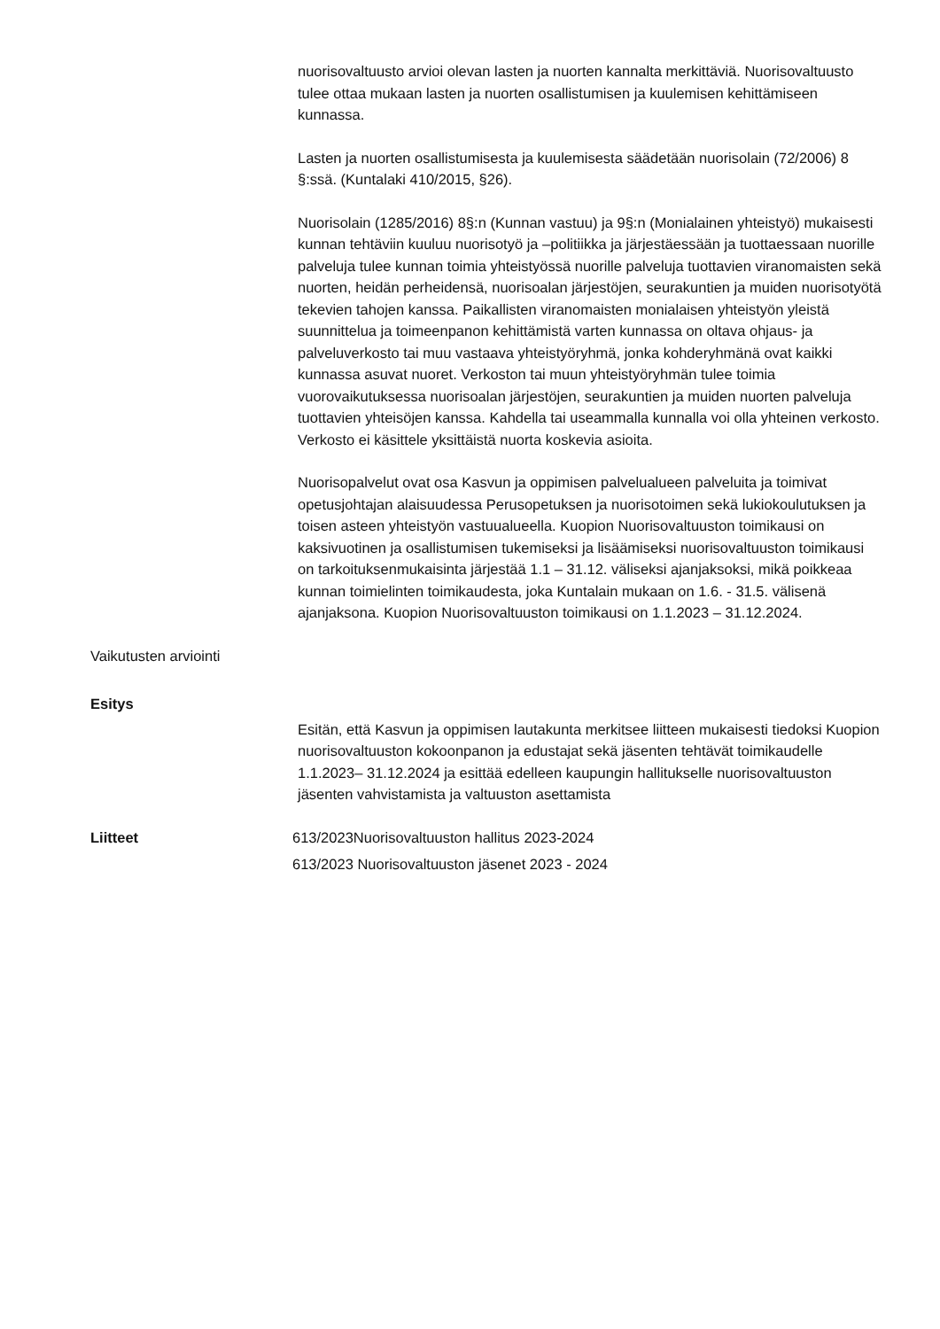nuorisovaltuusto arvioi olevan lasten ja nuorten kannalta merkittäviä. Nuorisovaltuusto tulee ottaa mukaan lasten ja nuorten osallistumisen ja kuulemisen kehittämiseen kunnassa.
Lasten ja nuorten osallistumisesta ja kuulemisesta säädetään nuorisolain (72/2006) 8 §:ssä. (Kuntalaki 410/2015, §26).
Nuorisolain (1285/2016) 8§:n (Kunnan vastuu) ja 9§:n (Monialainen yhteistyö) mukaisesti kunnan tehtäviin kuuluu nuorisotyö ja –politiikka ja järjestäessään ja tuottaessaan nuorille palveluja tulee kunnan toimia yhteistyössä nuorille palveluja tuottavien viranomaisten sekä nuorten, heidän perheidensä, nuorisoalan järjestöjen, seurakuntien ja muiden nuorisotyötä tekevien tahojen kanssa. Paikallisten viranomaisten monialaisen yhteistyön yleistä suunnittelua ja toimeenpanon kehittämistä varten kunnassa on oltava ohjaus- ja palveluverkosto tai muu vastaava yhteistyöryhmä, jonka kohderyhmänä ovat kaikki kunnassa asuvat nuoret. Verkoston tai muun yhteistyöryhmän tulee toimia vuorovaikutuksessa nuorisoalan järjestöjen, seurakuntien ja muiden nuorten palveluja tuottavien yhteisöjen kanssa. Kahdella tai useammalla kunnalla voi olla yhteinen verkosto. Verkosto ei käsittele yksittäistä nuorta koskevia asioita.
Nuorisopalvelut ovat osa Kasvun ja oppimisen palvelualueen palveluita ja toimivat opetusjohtajan alaisuudessa Perusopetuksen ja nuorisotoimen sekä lukiokoulutuksen ja toisen asteen yhteistyön vastuualueella. Kuopion Nuorisovaltuuston toimikausi on kaksivuotinen ja osallistumisen tukemiseksi ja lisäämiseksi nuorisovaltuuston toimikausi on tarkoituksenmukaisinta järjestää 1.1 – 31.12. väliseksi ajanjaksoksi, mikä poikkeaa kunnan toimielinten toimikaudesta, joka Kuntalain mukaan on 1.6. - 31.5. välisenä ajanjaksona. Kuopion Nuorisovaltuuston toimikausi on 1.1.2023 – 31.12.2024.
Vaikutusten arviointi
Esitys
Esitän, että Kasvun ja oppimisen lautakunta merkitsee liitteen mukaisesti tiedoksi Kuopion nuorisovaltuuston kokoonpanon ja edustajat sekä jäsenten tehtävät toimikaudelle 1.1.2023– 31.12.2024 ja esittää edelleen kaupungin hallitukselle nuorisovaltuuston jäsenten vahvistamista ja valtuuston asettamista
Liitteet 613/2023Nuorisovaltuuston hallitus 2023-2024
613/2023 Nuorisovaltuuston jäsenet 2023 - 2024